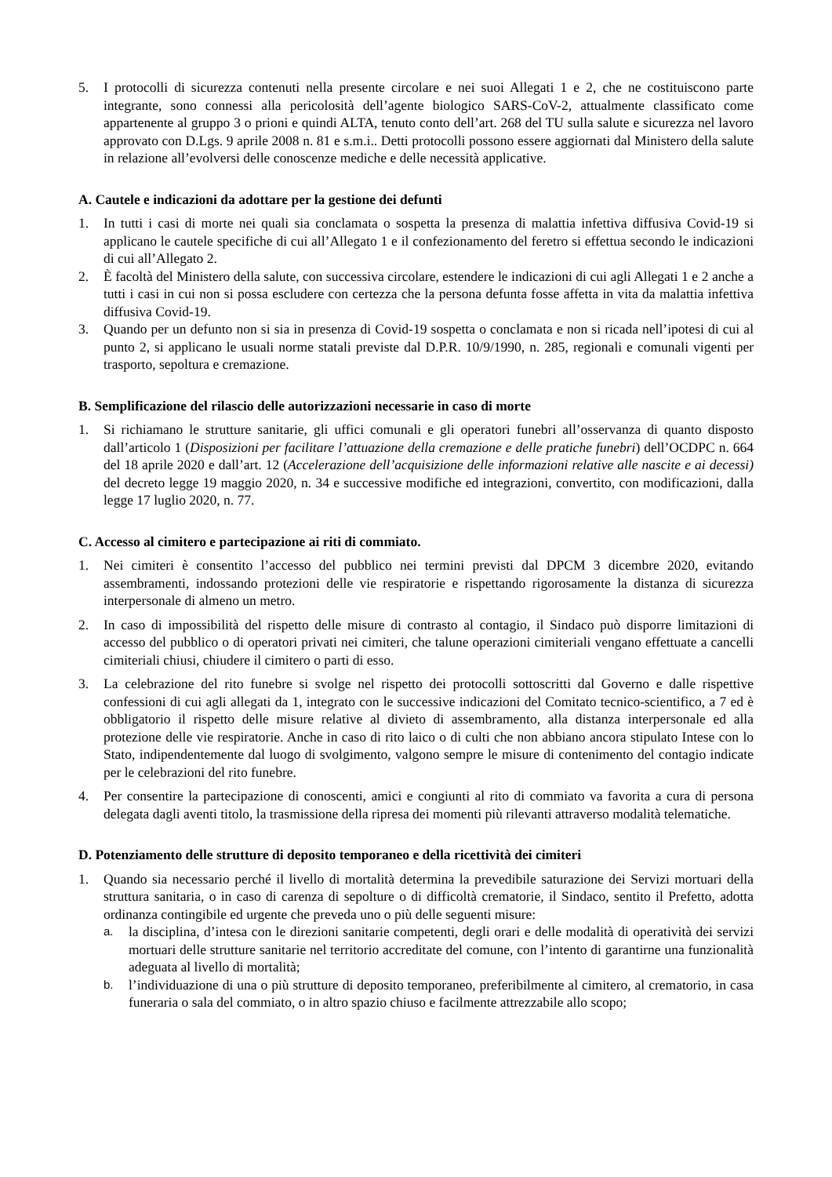5. I protocolli di sicurezza contenuti nella presente circolare e nei suoi Allegati 1 e 2, che ne costituiscono parte integrante, sono connessi alla pericolosità dell’agente biologico SARS-CoV-2, attualmente classificato come appartenente al gruppo 3 o prioni e quindi ALTA, tenuto conto dell’art. 268 del TU sulla salute e sicurezza nel lavoro approvato con D.Lgs. 9 aprile 2008 n. 81 e s.m.i.. Detti protocolli possono essere aggiornati dal Ministero della salute in relazione all’evolversi delle conoscenze mediche e delle necessità applicative.
A. Cautele e indicazioni da adottare per la gestione dei defunti
1. In tutti i casi di morte nei quali sia conclamata o sospetta la presenza di malattia infettiva diffusiva Covid-19 si applicano le cautele specifiche di cui all’Allegato 1 e il confezionamento del feretro si effettua secondo le indicazioni di cui all’Allegato 2.
2. È facoltà del Ministero della salute, con successiva circolare, estendere le indicazioni di cui agli Allegati 1 e 2 anche a tutti i casi in cui non si possa escludere con certezza che la persona defunta fosse affetta in vita da malattia infettiva diffusiva Covid-19.
3. Quando per un defunto non si sia in presenza di Covid-19 sospetta o conclamata e non si ricada nell’ipotesi di cui al punto 2, si applicano le usuali norme statali previste dal D.P.R. 10/9/1990, n. 285, regionali e comunali vigenti per trasporto, sepoltura e cremazione.
B. Semplificazione del rilascio delle autorizzazioni necessarie in caso di morte
1. Si richiamano le strutture sanitarie, gli uffici comunali e gli operatori funebri all’osservanza di quanto disposto dall’articolo 1 (Disposizioni per facilitare l’attuazione della cremazione e delle pratiche funebri) dell’OCDPC n. 664 del 18 aprile 2020 e dall’art. 12 (Accelerazione dell’acquisizione delle informazioni relative alle nascite e ai decessi) del decreto legge 19 maggio 2020, n. 34 e successive modifiche ed integrazioni, convertito, con modificazioni, dalla legge 17 luglio 2020, n. 77.
C. Accesso al cimitero e partecipazione ai riti di commiato.
1. Nei cimiteri è consentito l’accesso del pubblico nei termini previsti dal DPCM 3 dicembre 2020, evitando assembramenti, indossando protezioni delle vie respiratorie e rispettando rigorosamente la distanza di sicurezza interpersonale di almeno un metro.
2. In caso di impossibilità del rispetto delle misure di contrasto al contagio, il Sindaco può disporre limitazioni di accesso del pubblico o di operatori privati nei cimiteri, che talune operazioni cimiteriali vengano effettuate a cancelli cimiteriali chiusi, chiudere il cimitero o parti di esso.
3. La celebrazione del rito funebre si svolge nel rispetto dei protocolli sottoscritti dal Governo e dalle rispettive confessioni di cui agli allegati da 1, integrato con le successive indicazioni del Comitato tecnico-scientifico, a 7 ed è obbligatorio il rispetto delle misure relative al divieto di assembramento, alla distanza interpersonale ed alla protezione delle vie respiratorie. Anche in caso di rito laico o di culti che non abbiano ancora stipulato Intese con lo Stato, indipendentemente dal luogo di svolgimento, valgono sempre le misure di contenimento del contagio indicate per le celebrazioni del rito funebre.
4. Per consentire la partecipazione di conoscenti, amici e congiunti al rito di commiato va favorita a cura di persona delegata dagli aventi titolo, la trasmissione della ripresa dei momenti più rilevanti attraverso modalità telematiche.
D. Potenziamento delle strutture di deposito temporaneo e della ricettività dei cimiteri
1. Quando sia necessario perché il livello di mortalità determina la prevedibile saturazione dei Servizi mortuari della struttura sanitaria, o in caso di carenza di sepolture o di difficoltà crematorie, il Sindaco, sentito il Prefetto, adotta ordinanza contingibile ed urgente che preveda uno o più delle seguenti misure:
a. la disciplina, d’intesa con le direzioni sanitarie competenti, degli orari e delle modalità di operatività dei servizi mortuari delle strutture sanitarie nel territorio accreditate del comune, con l’intento di garantirne una funzionalità adeguata al livello di mortalità;
b. l’individuazione di una o più strutture di deposito temporaneo, preferibilmente al cimitero, al crematorio, in casa funeraria o sala del commiato, o in altro spazio chiuso e facilmente attrezzabile allo scopo;